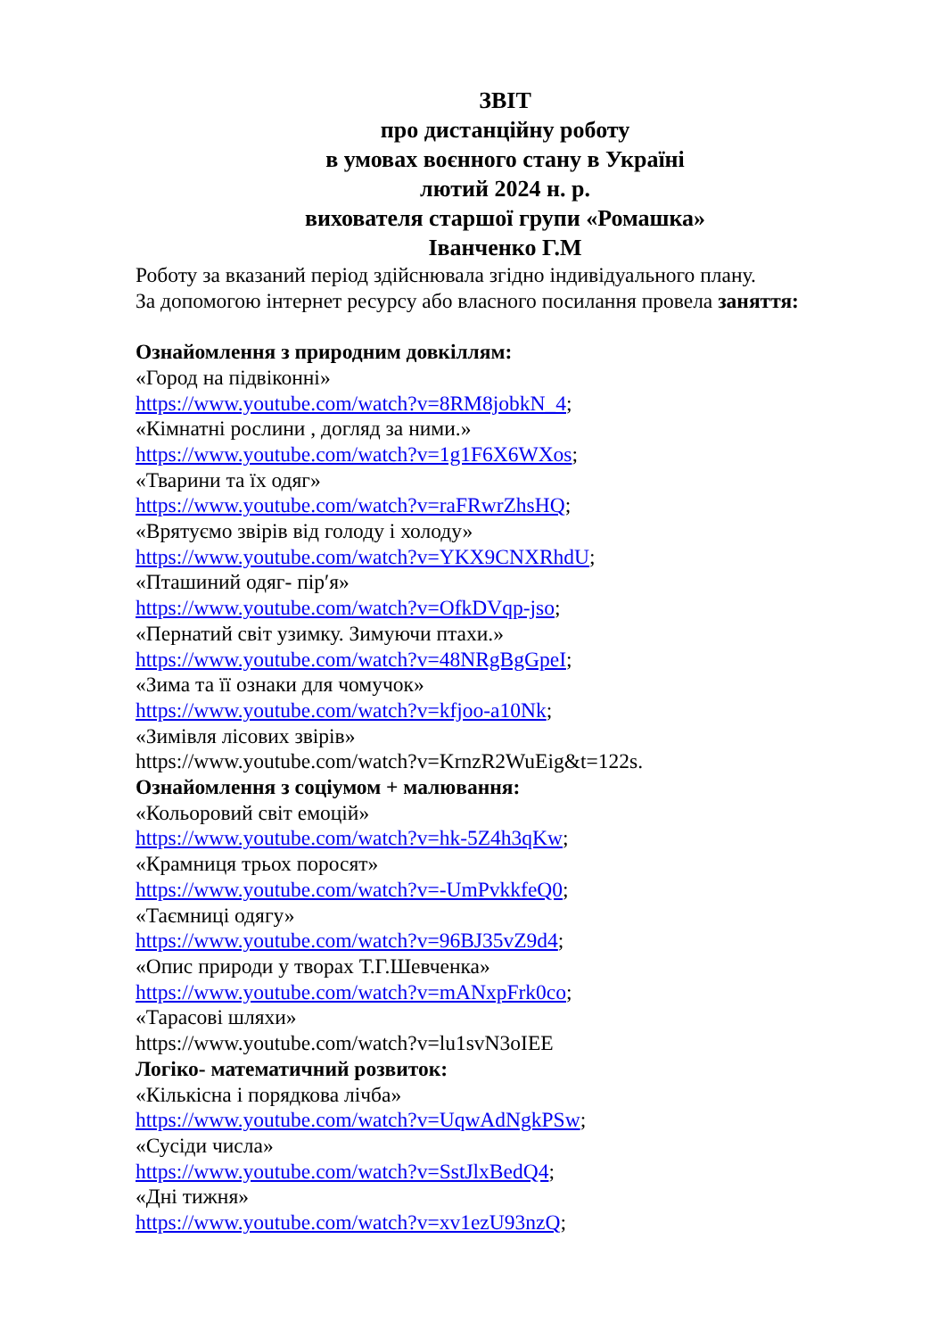ЗВІТ
про дистанційну роботу
в умовах воєнного стану в Україні
лютий 2024 н. р.
вихователя старшої групи «Ромашка»
Іванченко Г.М
Роботу за вказаний період здійснювала згідно індивідуального плану.
За допомогою інтернет ресурсу або власного посилання провела заняття:
Ознайомлення з природним довкіллям:
«Город на підвіконні»
https://www.youtube.com/watch?v=8RM8jobkN_4;
«Кімнатні рослини , догляд за ними.»
https://www.youtube.com/watch?v=1g1F6X6WXos;
«Тварини та їх одяг»
https://www.youtube.com/watch?v=raFRwrZhsHQ;
«Врятуємо звірів від голоду і холоду»
https://www.youtube.com/watch?v=YKX9CNXRhdU;
«Пташиний одяг- пір′я»
https://www.youtube.com/watch?v=OfkDVqp-jso;
«Пернатий світ узимку. Зимуючи птахи.»
https://www.youtube.com/watch?v=48NRgBgGpeI;
«Зима та її ознаки для чомучок»
https://www.youtube.com/watch?v=kfjoo-a10Nk;
«Зимівля лісових звірів»
https://www.youtube.com/watch?v=KrnzR2WuEig&t=122s.
Ознайомлення з соціумом + малювання:
«Кольоровий світ емоцій»
https://www.youtube.com/watch?v=hk-5Z4h3qKw;
«Крамниця трьох поросят»
https://www.youtube.com/watch?v=-UmPvkkfeQ0;
«Таємниці одягу»
https://www.youtube.com/watch?v=96BJ35vZ9d4;
«Опис природи у творах Т.Г.Шевченка»
https://www.youtube.com/watch?v=mANxpFrk0co;
«Тарасові шляхи»
https://www.youtube.com/watch?v=lu1svN3oIEE
Логіко- математичний розвиток:
«Кількісна і порядкова лічба»
https://www.youtube.com/watch?v=UqwAdNgkPSw;
«Сусіди числа»
https://www.youtube.com/watch?v=SstJlxBedQ4;
«Дні тижня»
https://www.youtube.com/watch?v=xv1ezU93nzQ;